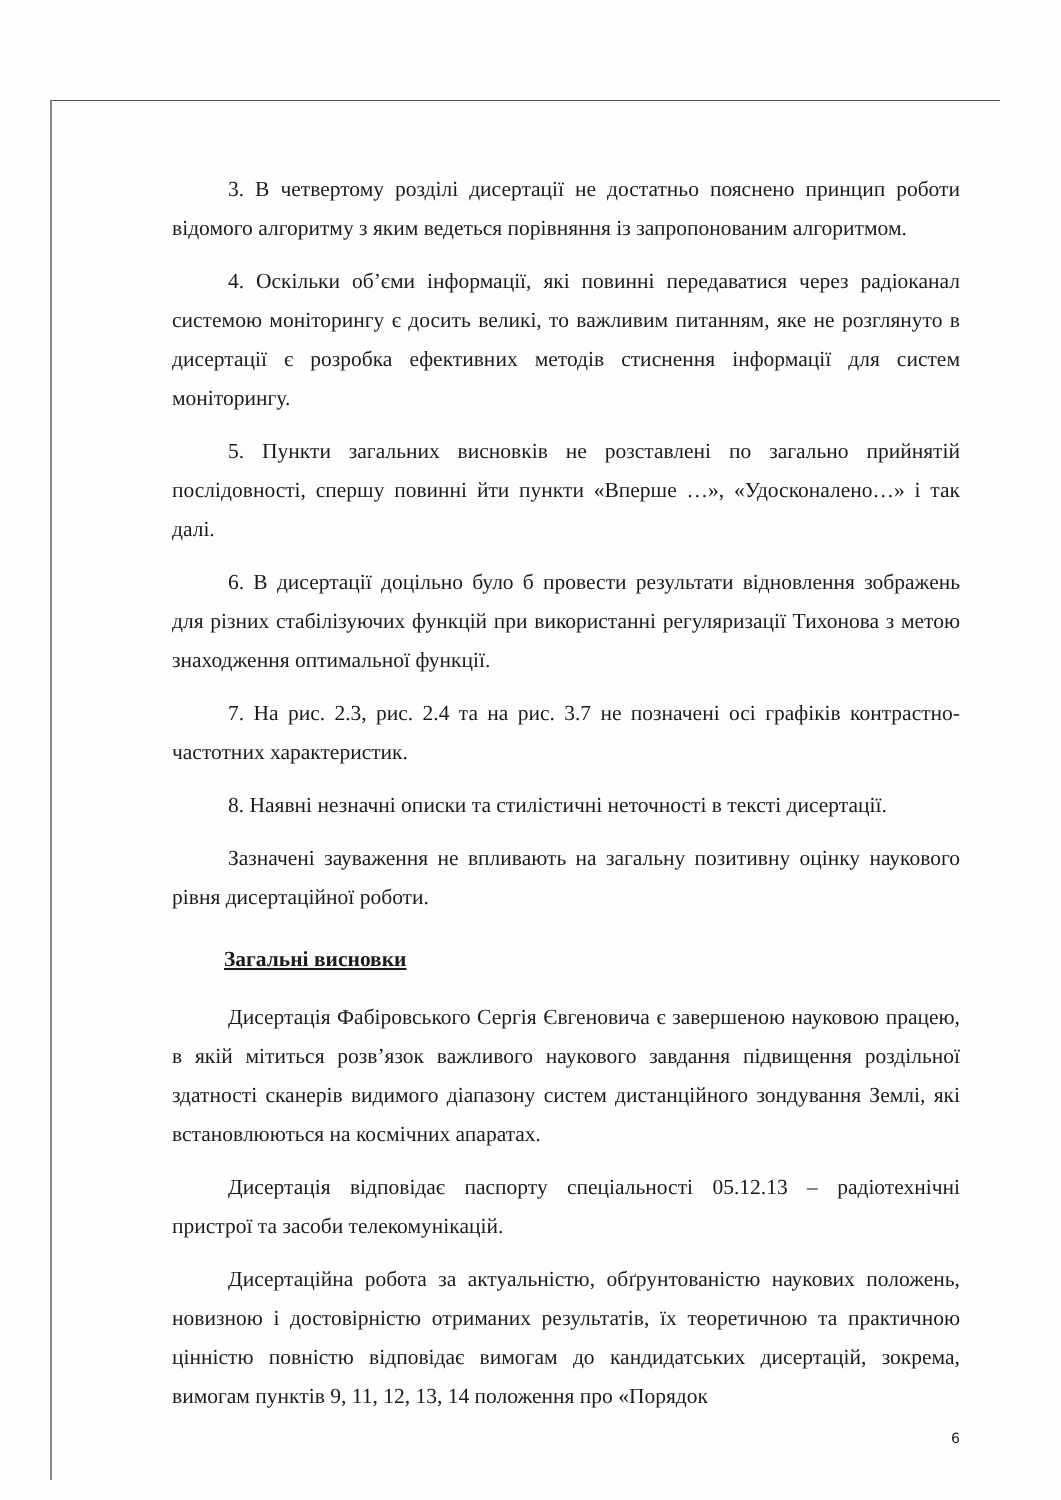3. В четвертому розділі дисертації не достатньо пояснено принцип роботи відомого алгоритму з яким ведеться порівняння із запропонованим алгоритмом.
4. Оскільки об’єми інформації, які повинні передаватися через радіоканал системою моніторингу є досить великі, то важливим питанням, яке не розглянуто в дисертації є розробка ефективних методів стиснення інформації для систем моніторингу.
5. Пункти загальних висновків не розставлені по загально прийнятій послідовності, спершу повинні йти пункти «Вперше …», «Удосконалено…» і так далі.
6. В дисертації доцільно було б провести результати відновлення зображень для різних стабілізуючих функцій при використанні регуляризації Тихонова з метою знаходження оптимальної функції.
7. На рис. 2.3, рис. 2.4 та на рис. 3.7 не позначені осі графіків контрастно-частотних характеристик.
8. Наявні незначні описки та стилістичні неточності в тексті дисертації.
Зазначені зауваження не впливають на загальну позитивну оцінку наукового рівня дисертаційної роботи.
Загальні висновки
Дисертація Фабіровського Сергія Євгеновича є завершеною науковою працею, в якій мітиться розв’язок важливого наукового завдання підвищення роздільної здатності сканерів видимого діапазону систем дистанційного зондування Землі, які встановлюються на космічних апаратах.
Дисертація відповідає паспорту спеціальності 05.12.13 – радіотехнічні пристрої та засоби телекомунікацій.
Дисертаційна робота за актуальністю, обґрунтованістю наукових положень, новизною і достовірністю отриманих результатів, їх теоретичною та практичною цінністю повністю відповідає вимогам до кандидатських дисертацій, зокрема, вимогам пунктів 9, 11, 12, 13, 14 положення про «Порядок
6